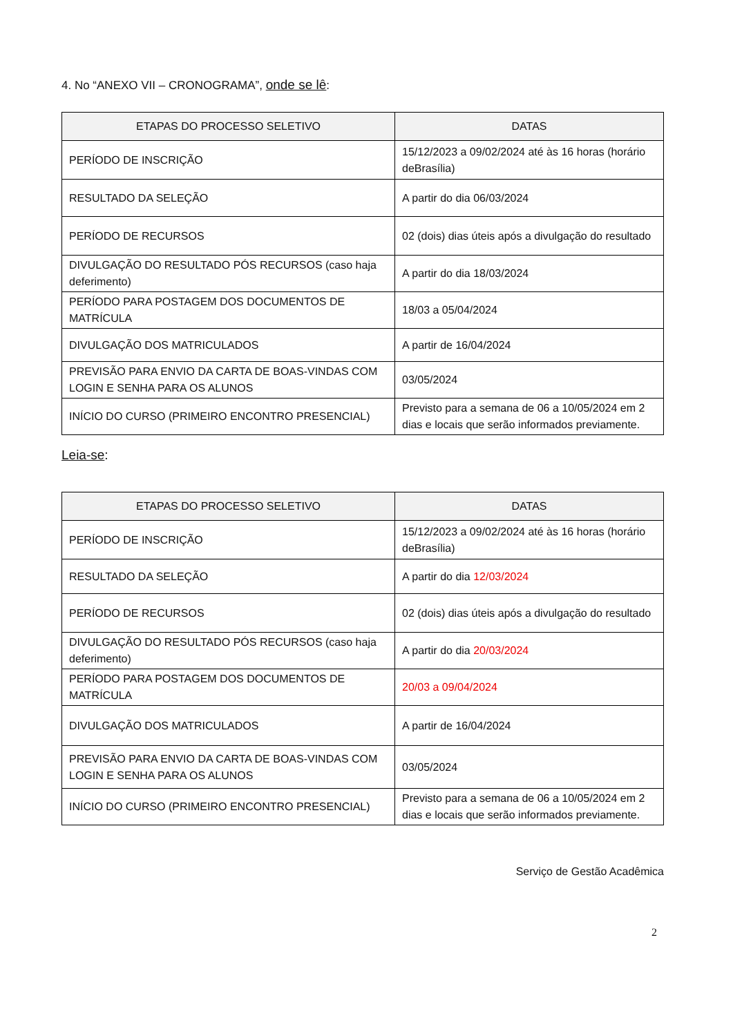4. No “ANEXO VII – CRONOGRAMA”, onde se lê:
| ETAPAS DO PROCESSO SELETIVO | DATAS |
| --- | --- |
| PERÍODO DE INSCRIÇÃO | 15/12/2023 a 09/02/2024 até às 16 horas (horário deBrasília) |
| RESULTADO DA SELEÇÃO | A partir do dia 06/03/2024 |
| PERÍODO DE RECURSOS | 02 (dois) dias úteis após a divulgação do resultado |
| DIVULGAÇÃO DO RESULTADO PÓS RECURSOS (caso haja deferimento) | A partir do dia 18/03/2024 |
| PERÍODO PARA POSTAGEM DOS DOCUMENTOS DE MATRÍCULA | 18/03 a 05/04/2024 |
| DIVULGAÇÃO DOS MATRICULADOS | A partir de 16/04/2024 |
| PREVISÃO PARA ENVIO DA CARTA DE BOAS-VINDAS COM LOGIN E SENHA PARA OS ALUNOS | 03/05/2024 |
| INÍCIO DO CURSO (PRIMEIRO ENCONTRO PRESENCIAL) | Previsto para a semana de 06 a 10/05/2024 em 2 dias e locais que serão informados previamente. |
Leia-se:
| ETAPAS DO PROCESSO SELETIVO | DATAS |
| --- | --- |
| PERÍODO DE INSCRIÇÃO | 15/12/2023 a 09/02/2024 até às 16 horas (horário deBrasília) |
| RESULTADO DA SELEÇÃO | A partir do dia 12/03/2024 |
| PERÍODO DE RECURSOS | 02 (dois) dias úteis após a divulgação do resultado |
| DIVULGAÇÃO DO RESULTADO PÓS RECURSOS (caso haja deferimento) | A partir do dia 20/03/2024 |
| PERÍODO PARA POSTAGEM DOS DOCUMENTOS DE MATRÍCULA | 20/03 a 09/04/2024 |
| DIVULGAÇÃO DOS MATRICULADOS | A partir de 16/04/2024 |
| PREVISÃO PARA ENVIO DA CARTA DE BOAS-VINDAS COM LOGIN E SENHA PARA OS ALUNOS | 03/05/2024 |
| INÍCIO DO CURSO (PRIMEIRO ENCONTRO PRESENCIAL) | Previsto para a semana de 06 a 10/05/2024 em 2 dias e locais que serão informados previamente. |
Serviço de Gestão Acadêmica
2